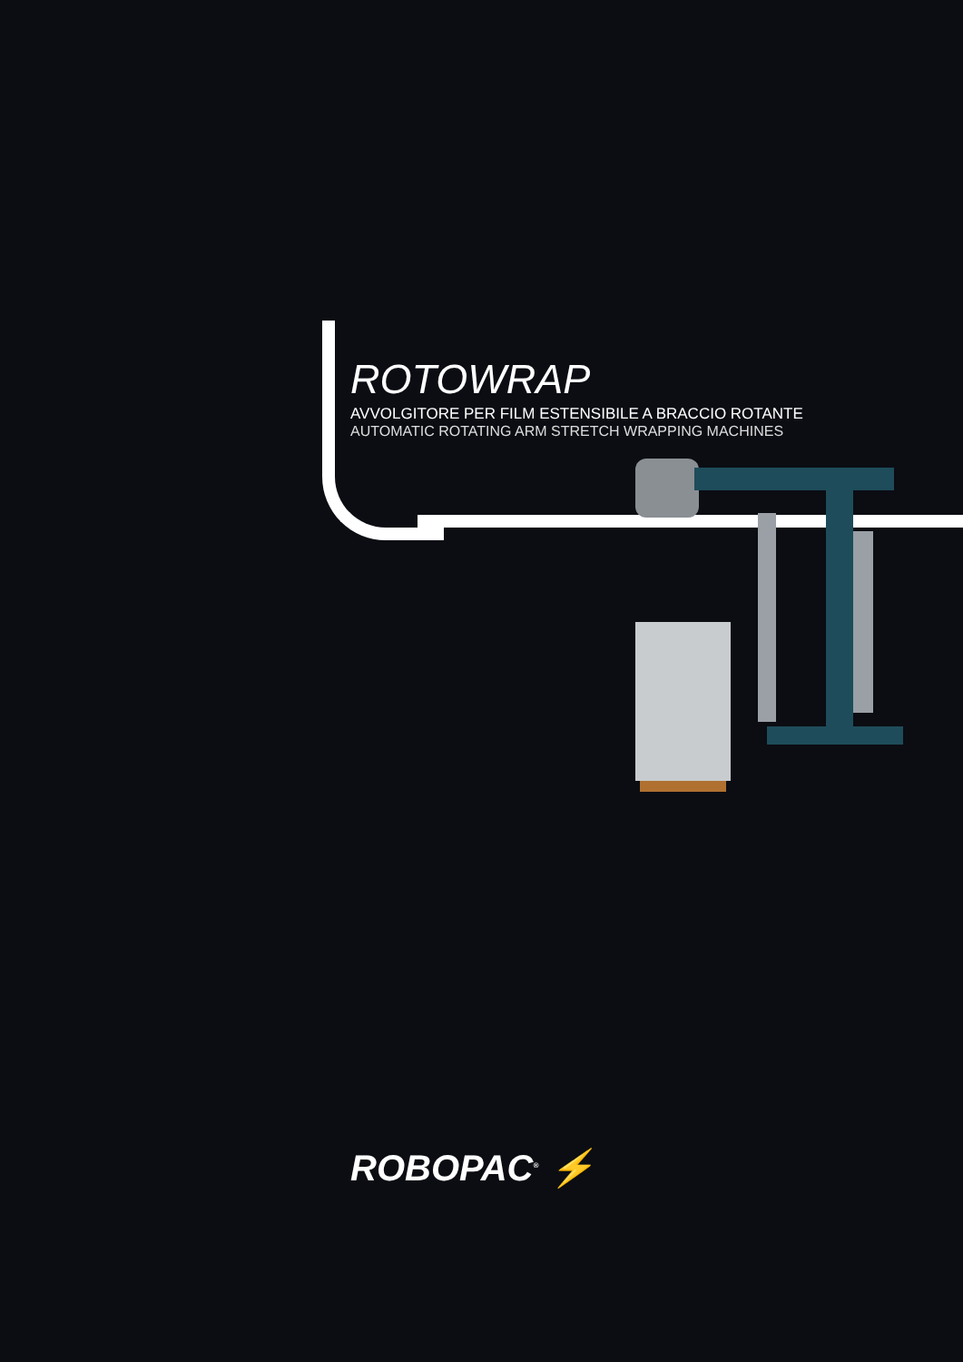ROTOWRAP
AVVOLGITORE PER FILM ESTENSIBILE A BRACCIO ROTANTE
AUTOMATIC ROTATING ARM STRETCH WRAPPING MACHINES
ROBOPAC<sup>®</sup> ⚡